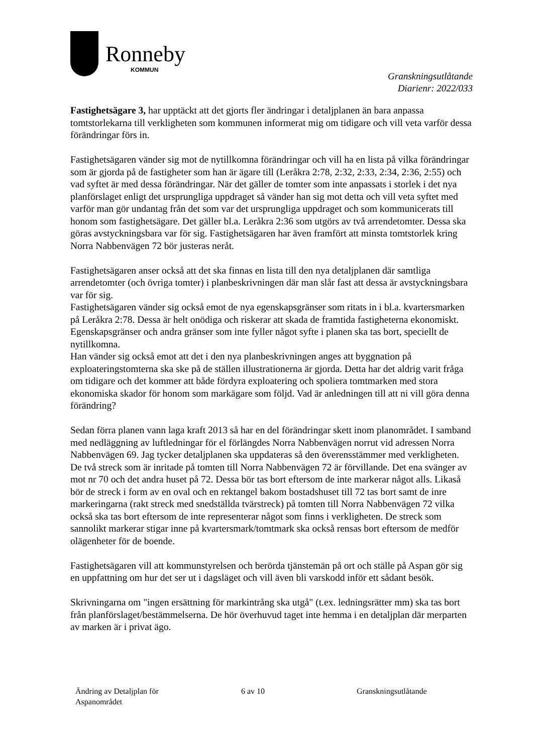Ronneby
KOMMUN
Granskningsutlåtande
Diarienr: 2022/033
Fastighetsägare 3, har upptäckt att det gjorts fler ändringar i detaljplanen än bara anpassa tomtstorlekarna till verkligheten som kommunen informerat mig om tidigare och vill veta varför dessa förändringar förs in.
Fastighetsägaren vänder sig mot de nytillkomna förändringar och vill ha en lista på vilka förändringar som är gjorda på de fastigheter som han är ägare till (Leråkra 2:78, 2:32, 2:33, 2:34, 2:36, 2:55) och vad syftet är med dessa förändringar. När det gäller de tomter som inte anpassats i storlek i det nya planförslaget enligt det ursprungliga uppdraget så vänder han sig mot detta och vill veta syftet med varför man gör undantag från det som var det ursprungliga uppdraget och som kommunicerats till honom som fastighetsägare. Det gäller bl.a. Leråkra 2:36 som utgörs av två arrendetomter. Dessa ska göras avstyckningsbara var för sig. Fastighetsägaren har även framfört att minsta tomtstorlek kring Norra Nabbenvägen 72 bör justeras neråt.
Fastighetsägaren anser också att det ska finnas en lista till den nya detaljplanen där samtliga arrendetomter (och övriga tomter) i planbeskrivningen där man slår fast att dessa är avstyckningsbara var för sig.
Fastighetsägaren vänder sig också emot de nya egenskapsgränser som ritats in i bl.a. kvartersmarken på Leråkra 2:78. Dessa är helt onödiga och riskerar att skada de framtida fastigheterna ekonomiskt. Egenskapsgränser och andra gränser som inte fyller något syfte i planen ska tas bort, speciellt de nytillkomna.
Han vänder sig också emot att det i den nya planbeskrivningen anges att byggnation på exploateringstomterna ska ske på de ställen illustrationerna är gjorda. Detta har det aldrig varit fråga om tidigare och det kommer att både fördyra exploatering och spoliera tomtmarken med stora ekonomiska skador för honom som markägare som följd. Vad är anledningen till att ni vill göra denna förändring?
Sedan förra planen vann laga kraft 2013 så har en del förändringar skett inom planområdet. I samband med nedläggning av luftledningar för el förlängdes Norra Nabbenvägen norrut vid adressen Norra Nabbenvägen 69. Jag tycker detaljplanen ska uppdateras så den överensstämmer med verkligheten. De två streck som är inritade på tomten till Norra Nabbenvägen 72 är förvillande. Det ena svänger av mot nr 70 och det andra huset på 72. Dessa bör tas bort eftersom de inte markerar något alls. Likaså bör de streck i form av en oval och en rektangel bakom bostadshuset till 72 tas bort samt de inre markeringarna (rakt streck med snedställda tvärstreck) på tomten till Norra Nabbenvägen 72 vilka också ska tas bort eftersom de inte representerar något som finns i verkligheten. De streck som sannolikt markerar stigar inne på kvartersmark/tomtmark ska också rensas bort eftersom de medför olägenheter för de boende.
Fastighetsägaren vill att kommunstyrelsen och berörda tjänstemän på ort och ställe på Aspan gör sig en uppfattning om hur det ser ut i dagsläget och vill även bli varskodd inför ett sådant besök.
Skrivningarna om "ingen ersättning för markintrång ska utgå" (t.ex. ledningsrätter mm) ska tas bort från planförslaget/bestämmelserna. De hör överhuvud taget inte hemma i en detaljplan där merparten av marken är i privat ägo.
Ändring av Detaljplan för
Aspanområdet
6 av 10 Granskningsutlåtande